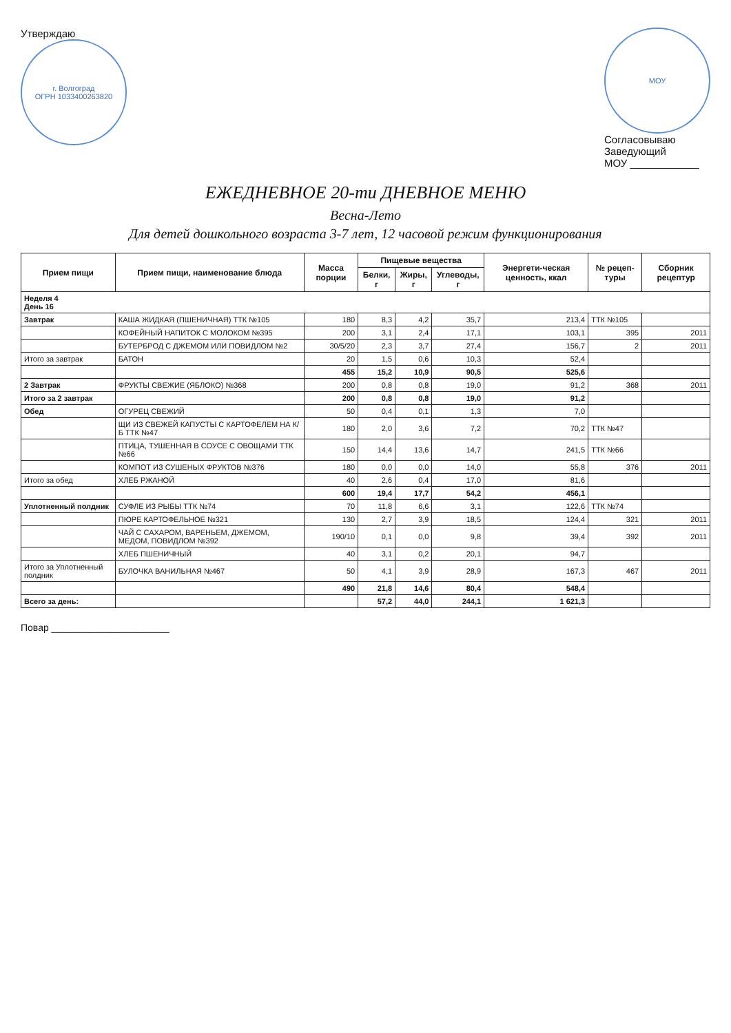Утверждаю
г. Волгоград
ОГРН 1033400263820
МОУ
Согласовываю
Заведующий
МОУ ____________
ЕЖЕДНЕВНОЕ 20-ти ДНЕВНОЕ МЕНЮ
Весна-Лето
Для детей дошкольного возраста 3-7 лет, 12 часовой режим функционирования
| Прием пищи | Прием пищи, наименование блюда | Масса порции | Пищевые вещества | | | Энергети-ческая ценность, ккал | № рецеп-туры | Сборник рецептур |
| --- | --- | --- | --- | --- | --- | --- | --- | --- |
| | | | Белки, г | Жиры, г | Углеводы, г | | | |
| Неделя 4 День 16 | | | | | | | | |
| Завтрак | КАША ЖИДКАЯ (ПШЕНИЧНАЯ) ТТК №105 | 180 | 8,3 | 4,2 | 35,7 | 213,4 | ТТК №105 | |
| | КОФЕЙНЫЙ НАПИТОК С МОЛОКОМ №395 | 200 | 3,1 | 2,4 | 17,1 | 103,1 | 395 | 2011 |
| | БУТЕРБРОД С ДЖЕМОМ ИЛИ ПОВИДЛОМ №2 | 30/5/20 | 2,3 | 3,7 | 27,4 | 156,7 | 2 | 2011 |
| Итого за завтрак | БАТОН | 20 | 1,5 | 0,6 | 10,3 | 52,4 | | |
| | | 455 | 15,2 | 10,9 | 90,5 | 525,6 | | |
| 2 Завтрак | ФРУКТЫ СВЕЖИЕ (ЯБЛОКО) №368 | 200 | 0,8 | 0,8 | 19,0 | 91,2 | 368 | 2011 |
| Итого за 2 завтрак | | 200 | 0,8 | 0,8 | 19,0 | 91,2 | | |
| Обед | ОГУРЕЦ СВЕЖИЙ | 50 | 0,4 | 0,1 | 1,3 | 7,0 | | |
| | ЩИ ИЗ СВЕЖЕЙ КАПУСТЫ С КАРТОФЕЛЕМ НА К/Б ТТК №47 | 180 | 2,0 | 3,6 | 7,2 | 70,2 | ТТК №47 | |
| | ПТИЦА, ТУШЕННАЯ В СОУСЕ С ОВОЩАМИ ТТК №66 | 150 | 14,4 | 13,6 | 14,7 | 241,5 | ТТК №66 | |
| | КОМПОТ ИЗ СУШЕНЫХ ФРУКТОВ №376 | 180 | 0,0 | 0,0 | 14,0 | 55,8 | 376 | 2011 |
| Итого за обед | ХЛЕБ РЖАНОЙ | 40 | 2,6 | 0,4 | 17,0 | 81,6 | | |
| | | 600 | 19,4 | 17,7 | 54,2 | 456,1 | | |
| Уплотненный полдник | СУФЛЕ ИЗ РЫБЫ ТТК №74 | 70 | 11,8 | 6,6 | 3,1 | 122,6 | ТТК №74 | |
| | ПЮРЕ КАРТОФЕЛЬНОЕ №321 | 130 | 2,7 | 3,9 | 18,5 | 124,4 | 321 | 2011 |
| | ЧАЙ С САХАРОМ, ВАРЕНЬЕМ, ДЖЕМОМ, МЕДОМ, ПОВИДЛОМ №392 | 190/10 | 0,1 | 0,0 | 9,8 | 39,4 | 392 | 2011 |
| | ХЛЕБ ПШЕНИЧНЫЙ | 40 | 3,1 | 0,2 | 20,1 | 94,7 | | |
| Итого за Уплотненный полдник | БУЛОЧКА ВАНИЛЬНАЯ №467 | 50 | 4,1 | 3,9 | 28,9 | 167,3 | 467 | 2011 |
| | | 490 | 21,8 | 14,6 | 80,4 | 548,4 | | |
| Всего за день: | | | 57,2 | 44,0 | 244,1 | 1 621,3 | | |
Повар ______________________